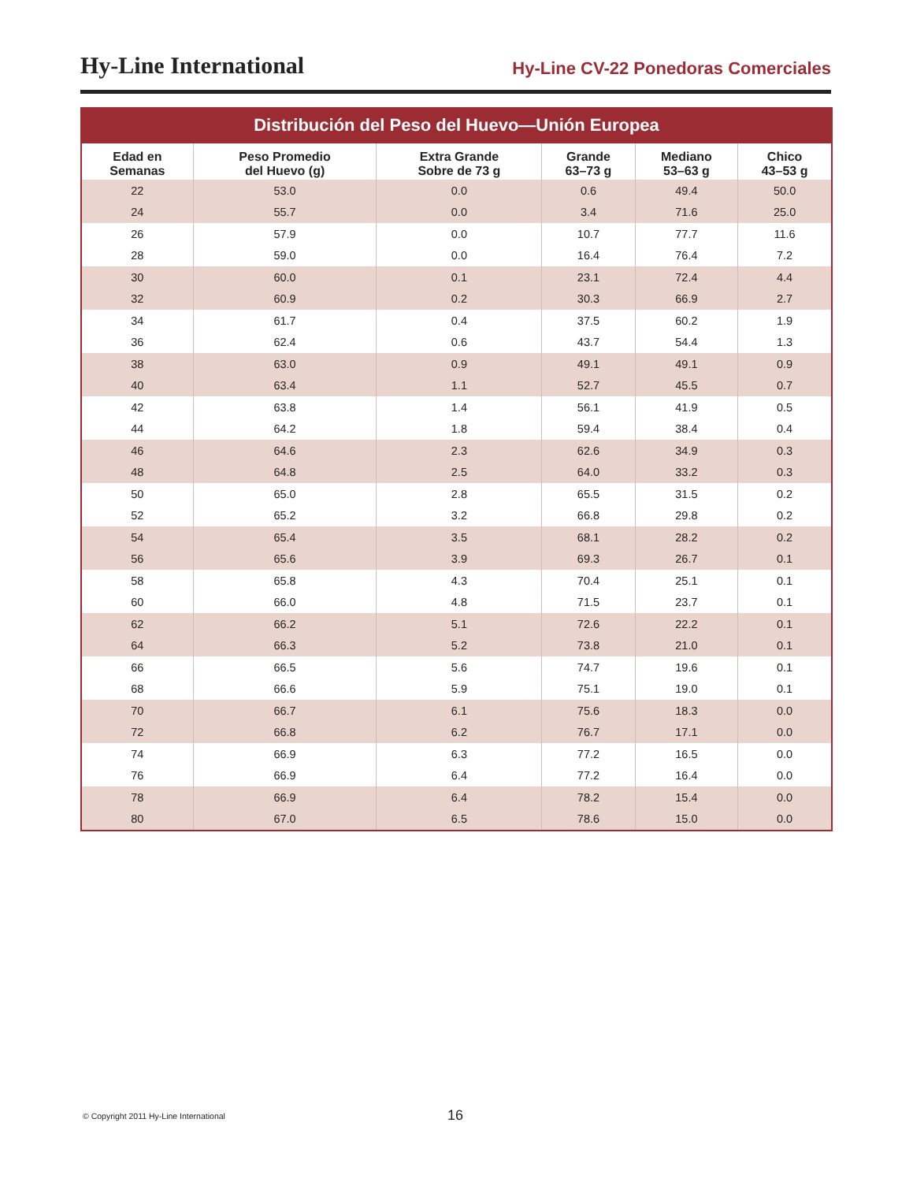Hy-Line International
Hy-Line CV-22 Ponedoras Comerciales
Distribución del Peso del Huevo—Unión Europea
| Edad en Semanas | Peso Promedio del Huevo (g) | Extra Grande Sobre de 73 g | Grande 63–73 g | Mediano 53–63 g | Chico 43–53 g |
| --- | --- | --- | --- | --- | --- |
| 22 | 53.0 | 0.0 | 0.6 | 49.4 | 50.0 |
| 24 | 55.7 | 0.0 | 3.4 | 71.6 | 25.0 |
| 26 | 57.9 | 0.0 | 10.7 | 77.7 | 11.6 |
| 28 | 59.0 | 0.0 | 16.4 | 76.4 | 7.2 |
| 30 | 60.0 | 0.1 | 23.1 | 72.4 | 4.4 |
| 32 | 60.9 | 0.2 | 30.3 | 66.9 | 2.7 |
| 34 | 61.7 | 0.4 | 37.5 | 60.2 | 1.9 |
| 36 | 62.4 | 0.6 | 43.7 | 54.4 | 1.3 |
| 38 | 63.0 | 0.9 | 49.1 | 49.1 | 0.9 |
| 40 | 63.4 | 1.1 | 52.7 | 45.5 | 0.7 |
| 42 | 63.8 | 1.4 | 56.1 | 41.9 | 0.5 |
| 44 | 64.2 | 1.8 | 59.4 | 38.4 | 0.4 |
| 46 | 64.6 | 2.3 | 62.6 | 34.9 | 0.3 |
| 48 | 64.8 | 2.5 | 64.0 | 33.2 | 0.3 |
| 50 | 65.0 | 2.8 | 65.5 | 31.5 | 0.2 |
| 52 | 65.2 | 3.2 | 66.8 | 29.8 | 0.2 |
| 54 | 65.4 | 3.5 | 68.1 | 28.2 | 0.2 |
| 56 | 65.6 | 3.9 | 69.3 | 26.7 | 0.1 |
| 58 | 65.8 | 4.3 | 70.4 | 25.1 | 0.1 |
| 60 | 66.0 | 4.8 | 71.5 | 23.7 | 0.1 |
| 62 | 66.2 | 5.1 | 72.6 | 22.2 | 0.1 |
| 64 | 66.3 | 5.2 | 73.8 | 21.0 | 0.1 |
| 66 | 66.5 | 5.6 | 74.7 | 19.6 | 0.1 |
| 68 | 66.6 | 5.9 | 75.1 | 19.0 | 0.1 |
| 70 | 66.7 | 6.1 | 75.6 | 18.3 | 0.0 |
| 72 | 66.8 | 6.2 | 76.7 | 17.1 | 0.0 |
| 74 | 66.9 | 6.3 | 77.2 | 16.5 | 0.0 |
| 76 | 66.9 | 6.4 | 77.2 | 16.4 | 0.0 |
| 78 | 66.9 | 6.4 | 78.2 | 15.4 | 0.0 |
| 80 | 67.0 | 6.5 | 78.6 | 15.0 | 0.0 |
© Copyright 2011 Hy-Line International
16